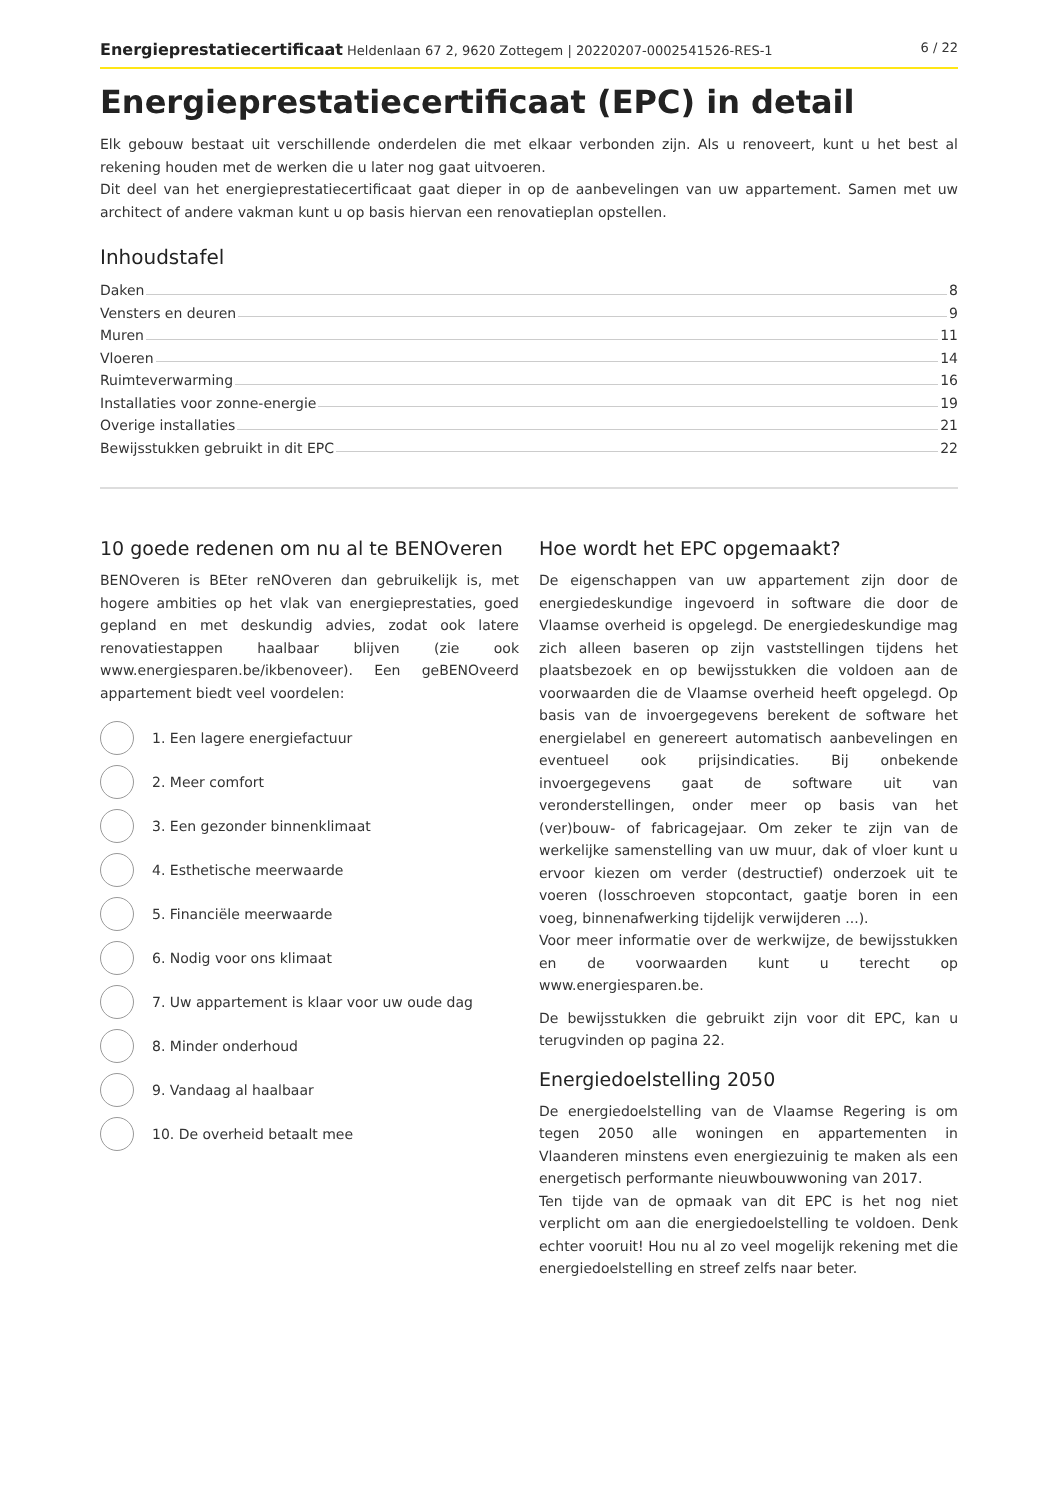Energieprestatiecertificaat Heldenlaan 67 2, 9620 Zottegem | 20220207-0002541526-RES-1
6 / 22
Energieprestatiecertificaat (EPC) in detail
Elk gebouw bestaat uit verschillende onderdelen die met elkaar verbonden zijn. Als u renoveert, kunt u het best al rekening houden met de werken die u later nog gaat uitvoeren.
Dit deel van het energieprestatiecertificaat gaat dieper in op de aanbevelingen van uw appartement. Samen met uw architect of andere vakman kunt u op basis hiervan een renovatieplan opstellen.
Inhoudstafel
Daken 8
Vensters en deuren 9
Muren 11
Vloeren 14
Ruimteverwarming 16
Installaties voor zonne-energie 19
Overige installaties 21
Bewijsstukken gebruikt in dit EPC 22
10 goede redenen om nu al te BENOveren
BENOveren is BEter reNOveren dan gebruikelijk is, met hogere ambities op het vlak van energieprestaties, goed gepland en met deskundig advies, zodat ook latere renovatiestappen haalbaar blijven (zie ook www.energiesparen.be/ikbenoveer). Een geBENOveerd appartement biedt veel voordelen:
1. Een lagere energiefactuur
2. Meer comfort
3. Een gezonder binnenklimaat
4. Esthetische meerwaarde
5. Financiële meerwaarde
6. Nodig voor ons klimaat
7. Uw appartement is klaar voor uw oude dag
8. Minder onderhoud
9. Vandaag al haalbaar
10. De overheid betaalt mee
Hoe wordt het EPC opgemaakt?
De eigenschappen van uw appartement zijn door de energiedeskundige ingevoerd in software die door de Vlaamse overheid is opgelegd. De energiedeskundige mag zich alleen baseren op zijn vaststellingen tijdens het plaatsbezoek en op bewijsstukken die voldoen aan de voorwaarden die de Vlaamse overheid heeft opgelegd. Op basis van de invoergegevens berekent de software het energielabel en genereert automatisch aanbevelingen en eventueel ook prijsindicaties. Bij onbekende invoergegevens gaat de software uit van veronderstellingen, onder meer op basis van het (ver)bouw- of fabricagejaar. Om zeker te zijn van de werkelijke samenstelling van uw muur, dak of vloer kunt u ervoor kiezen om verder (destructief) onderzoek uit te voeren (losschroeven stopcontact, gaatje boren in een voeg, binnenafwerking tijdelijk verwijderen ...).
Voor meer informatie over de werkwijze, de bewijsstukken en de voorwaarden kunt u terecht op www.energiesparen.be.
De bewijsstukken die gebruikt zijn voor dit EPC, kan u terugvinden op pagina 22.
Energiedoelstelling 2050
De energiedoelstelling van de Vlaamse Regering is om tegen 2050 alle woningen en appartementen in Vlaanderen minstens even energiezuinig te maken als een energetisch performante nieuwbouwwoning van 2017.
Ten tijde van de opmaak van dit EPC is het nog niet verplicht om aan die energiedoelstelling te voldoen. Denk echter vooruit! Hou nu al zo veel mogelijk rekening met die energiedoelstelling en streef zelfs naar beter.